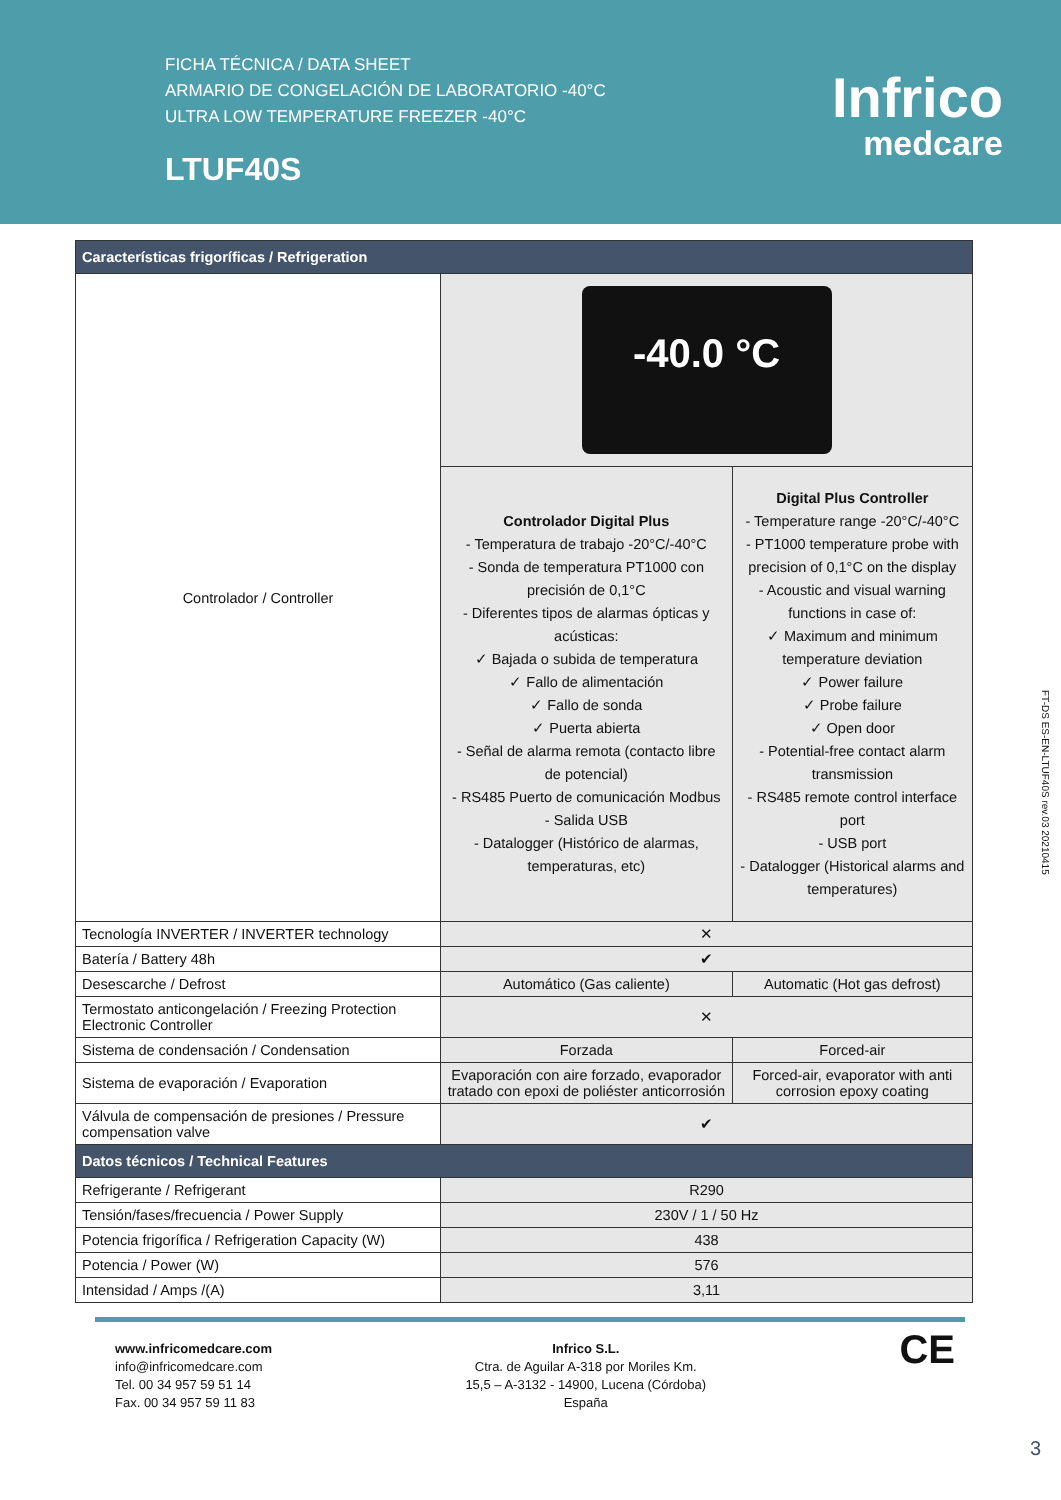FICHA TÉCNICA / DATA SHEET
ARMARIO DE CONGELACIÓN DE LABORATORIO -40°C
ULTRA LOW TEMPERATURE FREEZER -40°C
LTUF40S
Infrico
medcare
| Características frigoríficas / Refrigeration | | |
| --- | --- | --- |
| Controlador / Controller | -40.0 °C | |
| | Controlador Digital Plus - Temperatura de trabajo -20°C/-40°C - Sonda de temperatura PT1000 con precisión de 0,1°C - Diferentes tipos de alarmas ópticas y acústicas: ✓ Bajada o subida de temperatura ✓ Fallo de alimentación ✓ Fallo de sonda ✓ Puerta abierta - Señal de alarma remota (contacto libre de potencial) - RS485 Puerto de comunicación Modbus - Salida USB - Datalogger (Histórico de alarmas, temperaturas, etc) | Digital Plus Controller - Temperature range -20°C/-40°C - PT1000 temperature probe with precision of 0,1°C on the display - Acoustic and visual warning functions in case of: ✓ Maximum and minimum temperature deviation ✓ Power failure ✓ Probe failure ✓ Open door - Potential-free contact alarm transmission - RS485 remote control interface port - USB port - Datalogger (Historical alarms and temperatures) |
| Tecnología INVERTER / INVERTER technology | ✕ | |
| Batería / Battery 48h | ✔ | |
| Desescarche / Defrost | Automático (Gas caliente) | Automatic (Hot gas defrost) |
| Termostato anticongelación / Freezing Protection Electronic Controller | ✕ | |
| Sistema de condensación / Condensation | Forzada | Forced-air |
| Sistema de evaporación / Evaporation | Evaporación con aire forzado, evaporador tratado con epoxi de poliéster anticorrosión | Forced-air, evaporator with anti corrosion epoxy coating |
| Válvula de compensación de presiones / Pressure compensation valve | ✔ | |
| Datos técnicos / Technical Features | | |
| Refrigerante / Refrigerant | R290 | |
| Tensión/fases/frecuencia / Power Supply | 230V / 1 / 50 Hz | |
| Potencia frigorífica / Refrigeration Capacity (W) | 438 | |
| Potencia / Power (W) | 576 | |
| Intensidad / Amps /(A) | 3,11 | |
www.infricomedcare.com
info@infricomedcare.com
Tel. 00 34 957 59 51 14
Fax. 00 34 957 59 11 83
Infrico S.L.
Ctra. de Aguilar A-318 por Moriles Km.
15,5 – A-3132 - 14900, Lucena (Córdoba)
España
CE
FT-DS ES-EN-LTUF40S rev.03 20210415
3